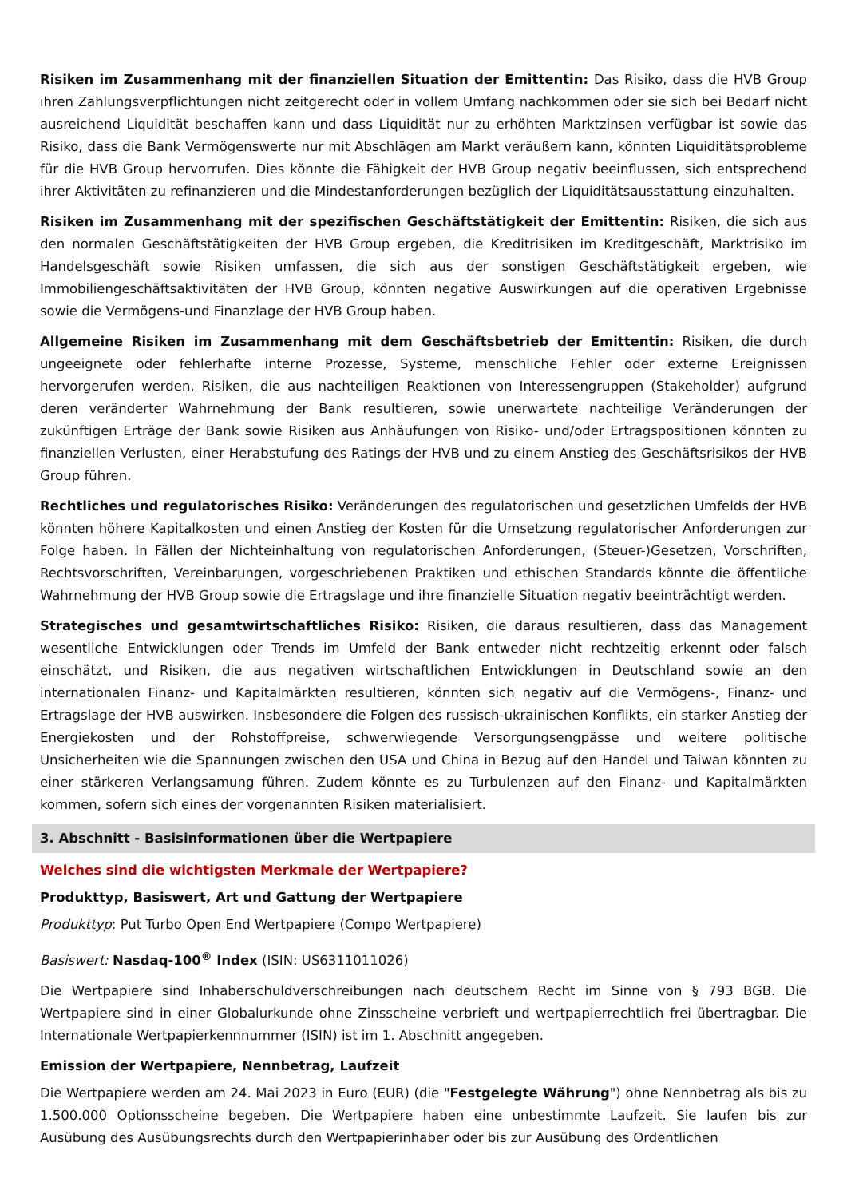Risiken im Zusammenhang mit der finanziellen Situation der Emittentin: Das Risiko, dass die HVB Group ihren Zahlungsverpflichtungen nicht zeitgerecht oder in vollem Umfang nachkommen oder sie sich bei Bedarf nicht ausreichend Liquidität beschaffen kann und dass Liquidität nur zu erhöhten Marktzinsen verfügbar ist sowie das Risiko, dass die Bank Vermögenswerte nur mit Abschlägen am Markt veräußern kann, könnten Liquiditätsprobleme für die HVB Group hervorrufen. Dies könnte die Fähigkeit der HVB Group negativ beeinflussen, sich entsprechend ihrer Aktivitäten zu refinanzieren und die Mindestanforderungen bezüglich der Liquiditätsausstattung einzuhalten.
Risiken im Zusammenhang mit der spezifischen Geschäftstätigkeit der Emittentin: Risiken, die sich aus den normalen Geschäftstätigkeiten der HVB Group ergeben, die Kreditrisiken im Kreditgeschäft, Marktrisiko im Handelsgeschäft sowie Risiken umfassen, die sich aus der sonstigen Geschäftstätigkeit ergeben, wie Immobiliengeschäftsaktivitäten der HVB Group, könnten negative Auswirkungen auf die operativen Ergebnisse sowie die Vermögens-und Finanzlage der HVB Group haben.
Allgemeine Risiken im Zusammenhang mit dem Geschäftsbetrieb der Emittentin: Risiken, die durch ungeeignete oder fehlerhafte interne Prozesse, Systeme, menschliche Fehler oder externe Ereignissen hervorgerufen werden, Risiken, die aus nachteiligen Reaktionen von Interessengruppen (Stakeholder) aufgrund deren veränderter Wahrnehmung der Bank resultieren, sowie unerwartete nachteilige Veränderungen der zukünftigen Erträge der Bank sowie Risiken aus Anhäufungen von Risiko- und/oder Ertragspositionen könnten zu finanziellen Verlusten, einer Herabstufung des Ratings der HVB und zu einem Anstieg des Geschäftsrisikos der HVB Group führen.
Rechtliches und regulatorisches Risiko: Veränderungen des regulatorischen und gesetzlichen Umfelds der HVB könnten höhere Kapitalkosten und einen Anstieg der Kosten für die Umsetzung regulatorischer Anforderungen zur Folge haben. In Fällen der Nichteinhaltung von regulatorischen Anforderungen, (Steuer-)Gesetzen, Vorschriften, Rechtsvorschriften, Vereinbarungen, vorgeschriebenen Praktiken und ethischen Standards könnte die öffentliche Wahrnehmung der HVB Group sowie die Ertragslage und ihre finanzielle Situation negativ beeinträchtigt werden.
Strategisches und gesamtwirtschaftliches Risiko: Risiken, die daraus resultieren, dass das Management wesentliche Entwicklungen oder Trends im Umfeld der Bank entweder nicht rechtzeitig erkennt oder falsch einschätzt, und Risiken, die aus negativen wirtschaftlichen Entwicklungen in Deutschland sowie an den internationalen Finanz- und Kapitalmärkten resultieren, könnten sich negativ auf die Vermögens-, Finanz- und Ertragslage der HVB auswirken. Insbesondere die Folgen des russisch-ukrainischen Konflikts, ein starker Anstieg der Energiekosten und der Rohstoffpreise, schwerwiegende Versorgungsengpässe und weitere politische Unsicherheiten wie die Spannungen zwischen den USA und China in Bezug auf den Handel und Taiwan könnten zu einer stärkeren Verlangsamung führen. Zudem könnte es zu Turbulenzen auf den Finanz- und Kapitalmärkten kommen, sofern sich eines der vorgenannten Risiken materialisiert.
3. Abschnitt - Basisinformationen über die Wertpapiere
Welches sind die wichtigsten Merkmale der Wertpapiere?
Produkttyp, Basiswert, Art und Gattung der Wertpapiere
Produkttyp: Put Turbo Open End Wertpapiere (Compo Wertpapiere)
Basiswert: Nasdaq-100<sup>®</sup> Index (ISIN: US6311011026)
Die Wertpapiere sind Inhaberschuldverschreibungen nach deutschem Recht im Sinne von § 793 BGB. Die Wertpapiere sind in einer Globalurkunde ohne Zinsscheine verbrieft und wertpapierrechtlich frei übertragbar. Die Internationale Wertpapierkennnummer (ISIN) ist im 1. Abschnitt angegeben.
Emission der Wertpapiere, Nennbetrag, Laufzeit
Die Wertpapiere werden am 24. Mai 2023 in Euro (EUR) (die "Festgelegte Währung") ohne Nennbetrag als bis zu 1.500.000 Optionsscheine begeben. Die Wertpapiere haben eine unbestimmte Laufzeit. Sie laufen bis zur Ausübung des Ausübungsrechts durch den Wertpapierinhaber oder bis zur Ausübung des Ordentlichen